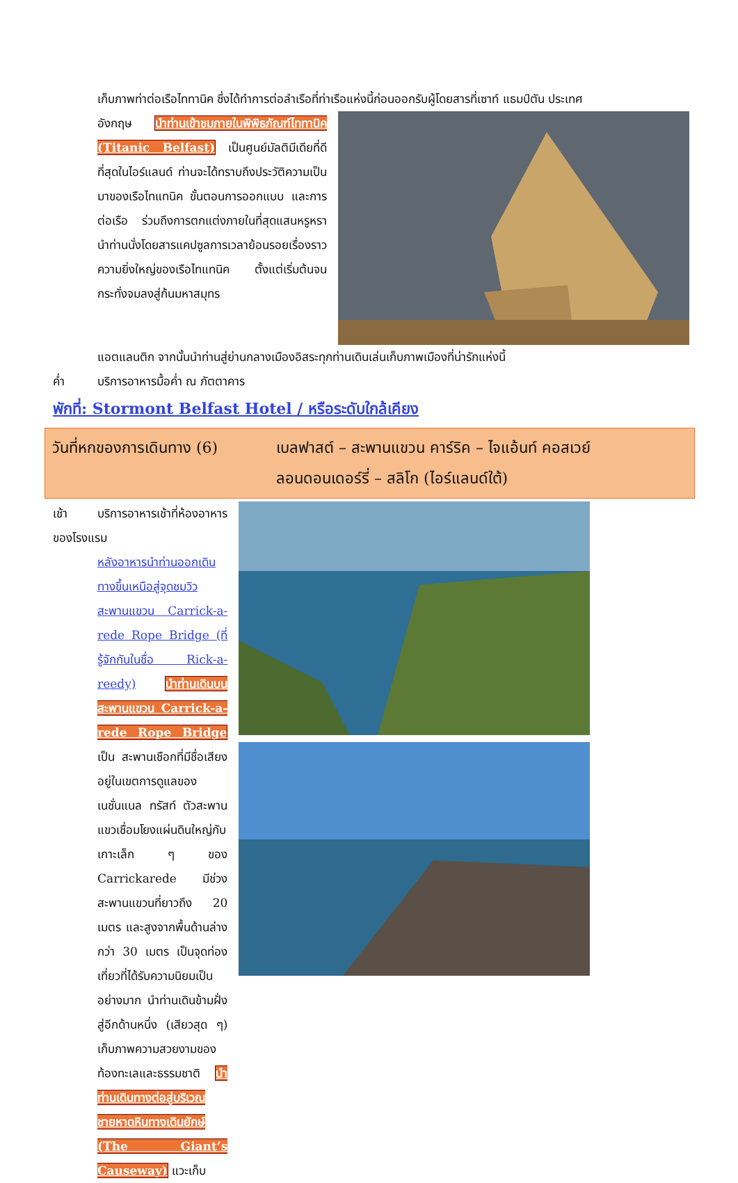เก็บภาพท่าต่อเรือไททานิค ซึ่งได้ทำการต่อลำเรือที่ท่าเรือแห่งนี้ก่อนออกรับผู้โดยสารที่เซาท์ แธมป์ตัน ประเทศ
อังกฤษ นำท่านเข้าชมภายในพิพิธภัณฑ์ไททานิค (Titanic Belfast) เป็นศูนย์มัลติมีเดียที่ดีที่สุดในไอร์แลนด์ ท่านจะได้ทราบถึงประวัติความเป็นมาของเรือไทแทนิค ขั้นตอนการออกแบบ และการต่อเรือ ร่วมถึงการตกแต่งภายในที่สุดแสนหรูหรา นำท่านนั่งโดยสารแคปซูลการเวลาย้อนรอยเรื่องราวความยิ่งใหญ่ของเรือไทแทนิค ตั้งแต่เริ่มต้นจนกระทั่งจมลงสู่ก้นมหาสมุทร
แอตแลนติก จากนั้นนำท่านสู่ย่านกลางเมืองอิสระทุกท่านเดินเล่นเก็บภาพเมืองที่น่ารักแห่งนี้
ค่ำ บริการอาหารมื้อค่ำ ณ ภัตตาคาร
พักที่: Stormont Belfast Hotel / หรือระดับใกล้เคียง
วันที่หกของการเดินทาง (6)
เบลฟาสต์ – สะพานแขวน คาร์ริค – ไจแอ้นท์ คอสเวย์
ลอนดอนเดอร์รี่ – สลิโก (ไอร์แลนด์ใต้)
เช้า บริการอาหารเช้าที่ห้องอาหารของโรงแรม
หลังอาหารนำท่านออกเดินทางขึ้นเหนือสู่จุดชมวิวสะพานแขวน Carrick-a-rede Rope Bridge (ที่รู้จักกันในชื่อ Rick-a-reedy) นำท่านเดินบนสะพานแขวน Carrick-a-rede Rope Bridge เป็น สะพานเชือกที่มีชื่อเสียง อยู่ในเขตการดูแลของเนชั่นแนล ทรัสท์ ตัวสะพานแขวเชื่อมโยงแผ่นดินใหญ่กับเกาะเล็ก ๆ ของ Carrickarede มีช่วงสะพานแขวนที่ยาวถึง 20 เมตร และสูงจากพื้นด้านล่างกว่า 30 เมตร เป็นจุดท่องเที่ยวที่ได้รับความนิยมเป็นอย่างมาก นำท่านเดินข้ามฝั่งสู่อีกด้านหนึ่ง (เสียวสุด ๆ) เก็บภาพความสวยงามของท้องทะเลและธรรมชาติ นำท่านเดินทางต่อสู่บริเวณชายหาดหินทางเดินยักษ์ (The Giant’s Causeway) แวะเก็บ